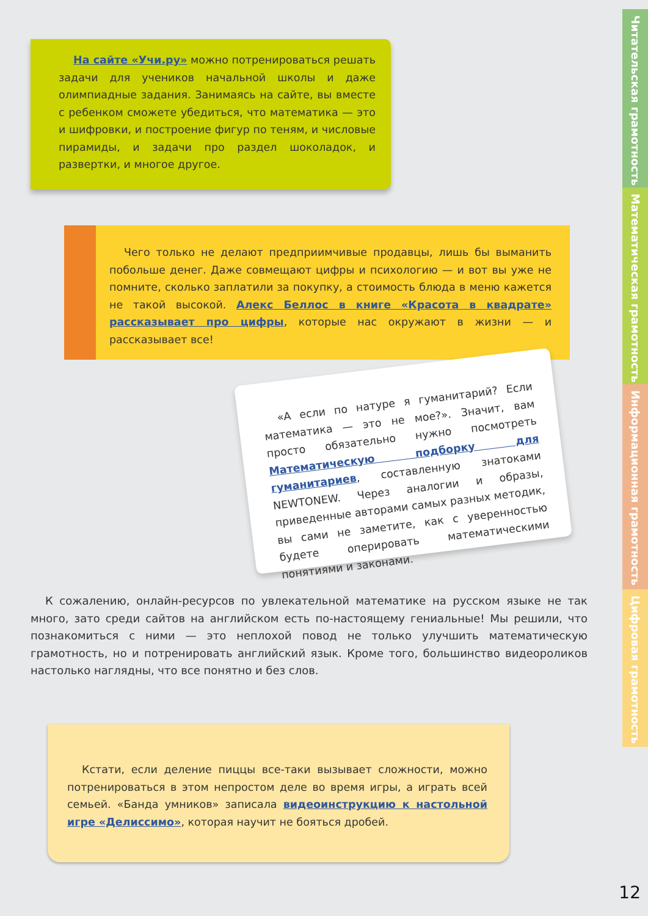На сайте «Учи.ру» можно потренироваться решать задачи для учеников начальной школы и даже олимпиадные задания. Занимаясь на сайте, вы вместе с ребенком сможете убедиться, что математика — это и шифровки, и построение фигур по теням, и числовые пирамиды, и задачи про раздел шоколадок, и развертки, и многое другое.
Чего только не делают предприимчивые продавцы, лишь бы выманить побольше денег. Даже совмещают цифры и психологию — и вот вы уже не помните, сколько заплатили за покупку, а стоимость блюда в меню кажется не такой высокой. Алекс Беллос в книге «Красота в квадрате» рассказывает про цифры, которые нас окружают в жизни — и рассказывает все!
«А если по натуре я гуманитарий? Если математика — это не мое?». Значит, вам просто обязательно нужно посмотреть Математическую подборку для гуманитариев, составленную знатоками NEWTONEW. Через аналогии и образы, приведенные авторами самых разных методик, вы сами не заметите, как с уверенностью будете оперировать математическими понятиями и законами.
К сожалению, онлайн-ресурсов по увлекательной математике на русском языке не так много, зато среди сайтов на английском есть по-настоящему гениальные! Мы решили, что познакомиться с ними — это неплохой повод не только улучшить математическую грамотность, но и потренировать английский язык. Кроме того, большинство видеороликов настолько наглядны, что все понятно и без слов.
Кстати, если деление пиццы все-таки вызывает сложности, можно потренироваться в этом непростом деле во время игры, а играть всей семьей. «Банда умников» записала видеоинструкцию к настольной игре «Делиссимо», которая научит не бояться дробей.
Читательская грамотность
Математическая грамотность
Информационная грамотность
Цифровая грамотность
12